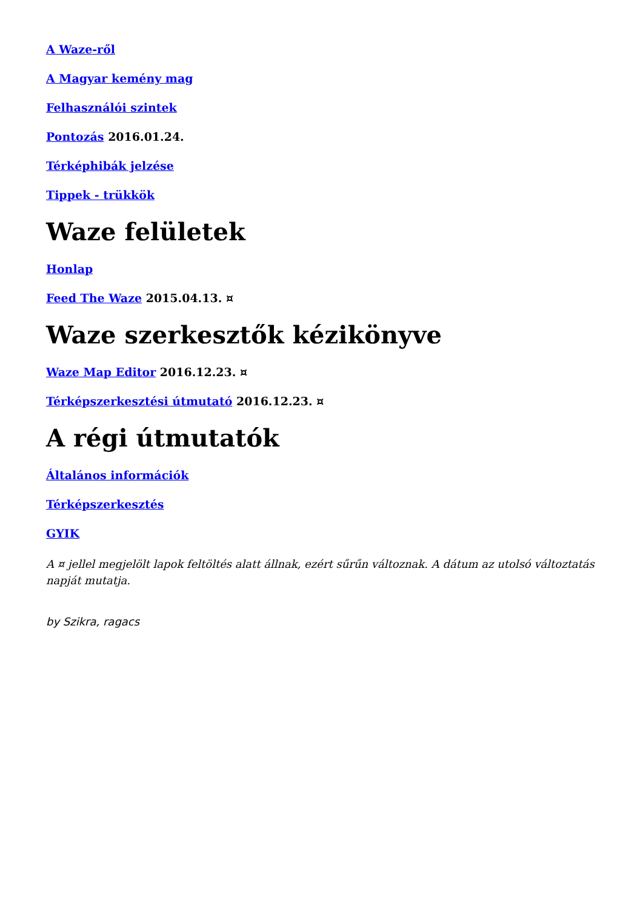A Waze-ről
A Magyar kemény mag
Felhasználói szintek
Pontozás 2016.01.24.
Térképhibák jelzése
Tippek - trükkök
Waze felületek
Honlap
Feed The Waze 2015.04.13. ¤
Waze szerkesztők kézikönyve
Waze Map Editor 2016.12.23. ¤
Térképszerkesztési útmutató 2016.12.23. ¤
A régi útmutatók
Általános információk
Térképszerkesztés
GYIK
A ¤ jellel megjelölt lapok feltöltés alatt állnak, ezért sűrűn változnak. A dátum az utolsó változtatás napját mutatja.
by Szikra, ragacs